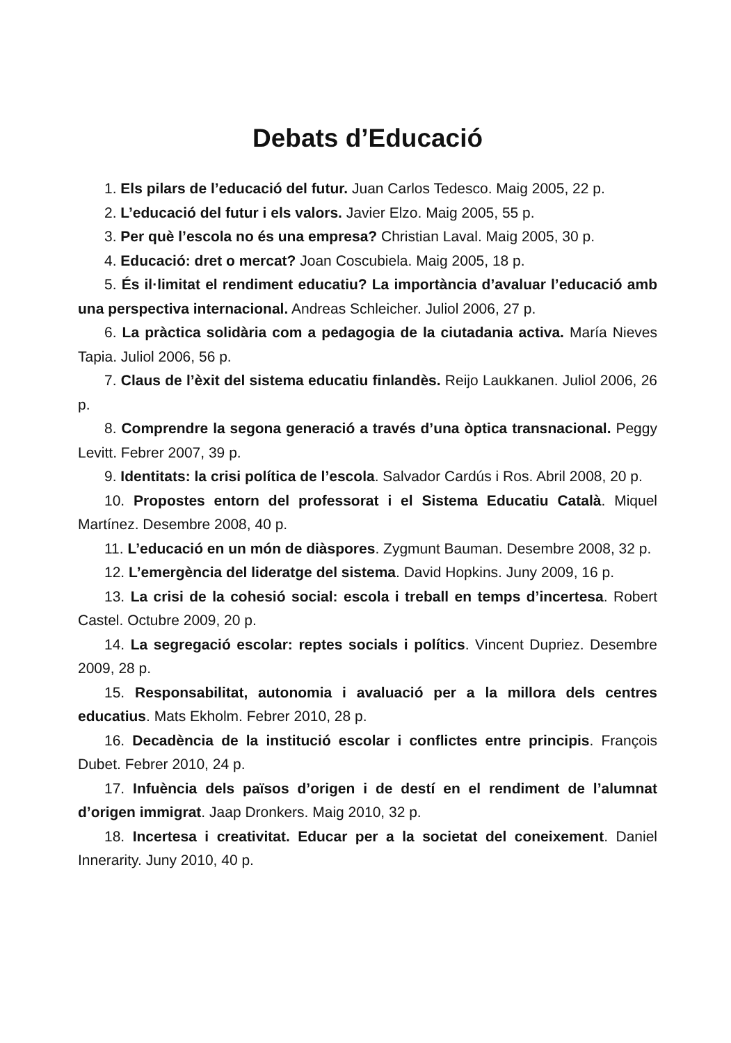Debats d’Educació
1. Els pilars de l’educació del futur. Juan Carlos Tedesco. Maig 2005, 22 p.
2. L’educació del futur i els valors. Javier Elzo. Maig 2005, 55 p.
3. Per què l’escola no és una empresa? Christian Laval. Maig 2005, 30 p.
4. Educació: dret o mercat? Joan Coscubiela. Maig 2005, 18 p.
5. És il·limitat el rendiment educatiu? La importància d’avaluar l’educació amb una perspectiva internacional. Andreas Schleicher. Juliol 2006, 27 p.
6. La pràctica solidària com a pedagogia de la ciutadania activa. María Nieves Tapia. Juliol 2006, 56 p.
7. Claus de l’èxit del sistema educatiu finlandès. Reijo Laukkanen. Juliol 2006, 26 p.
8. Comprendre la segona generació a través d’una òptica transnacional. Peggy Levitt. Febrer 2007, 39 p.
9. Identitats: la crisi política de l’escola. Salvador Cardús i Ros. Abril 2008, 20 p.
10. Propostes entorn del professorat i el Sistema Educatiu Català. Miquel Martínez. Desembre 2008, 40 p.
11. L’educació en un món de diàspores. Zygmunt Bauman. Desembre 2008, 32 p.
12. L’emergència del lideratge del sistema. David Hopkins. Juny 2009, 16 p.
13. La crisi de la cohesió social: escola i treball en temps d’incertesa. Robert Castel. Octubre 2009, 20 p.
14. La segregació escolar: reptes socials i polítics. Vincent Dupriez. Desembre 2009, 28 p.
15. Responsabilitat, autonomia i avaluació per a la millora dels centres educatius. Mats Ekholm. Febrer 2010, 28 p.
16. Decadència de la institució escolar i conflictes entre principis. François Dubet. Febrer 2010, 24 p.
17. Infuència dels països d’origen i de destí en el rendiment de l’alumnat d’origen immigrat. Jaap Dronkers. Maig 2010, 32 p.
18. Incertesa i creativitat. Educar per a la societat del coneixement. Daniel Innerarity. Juny 2010, 40 p.